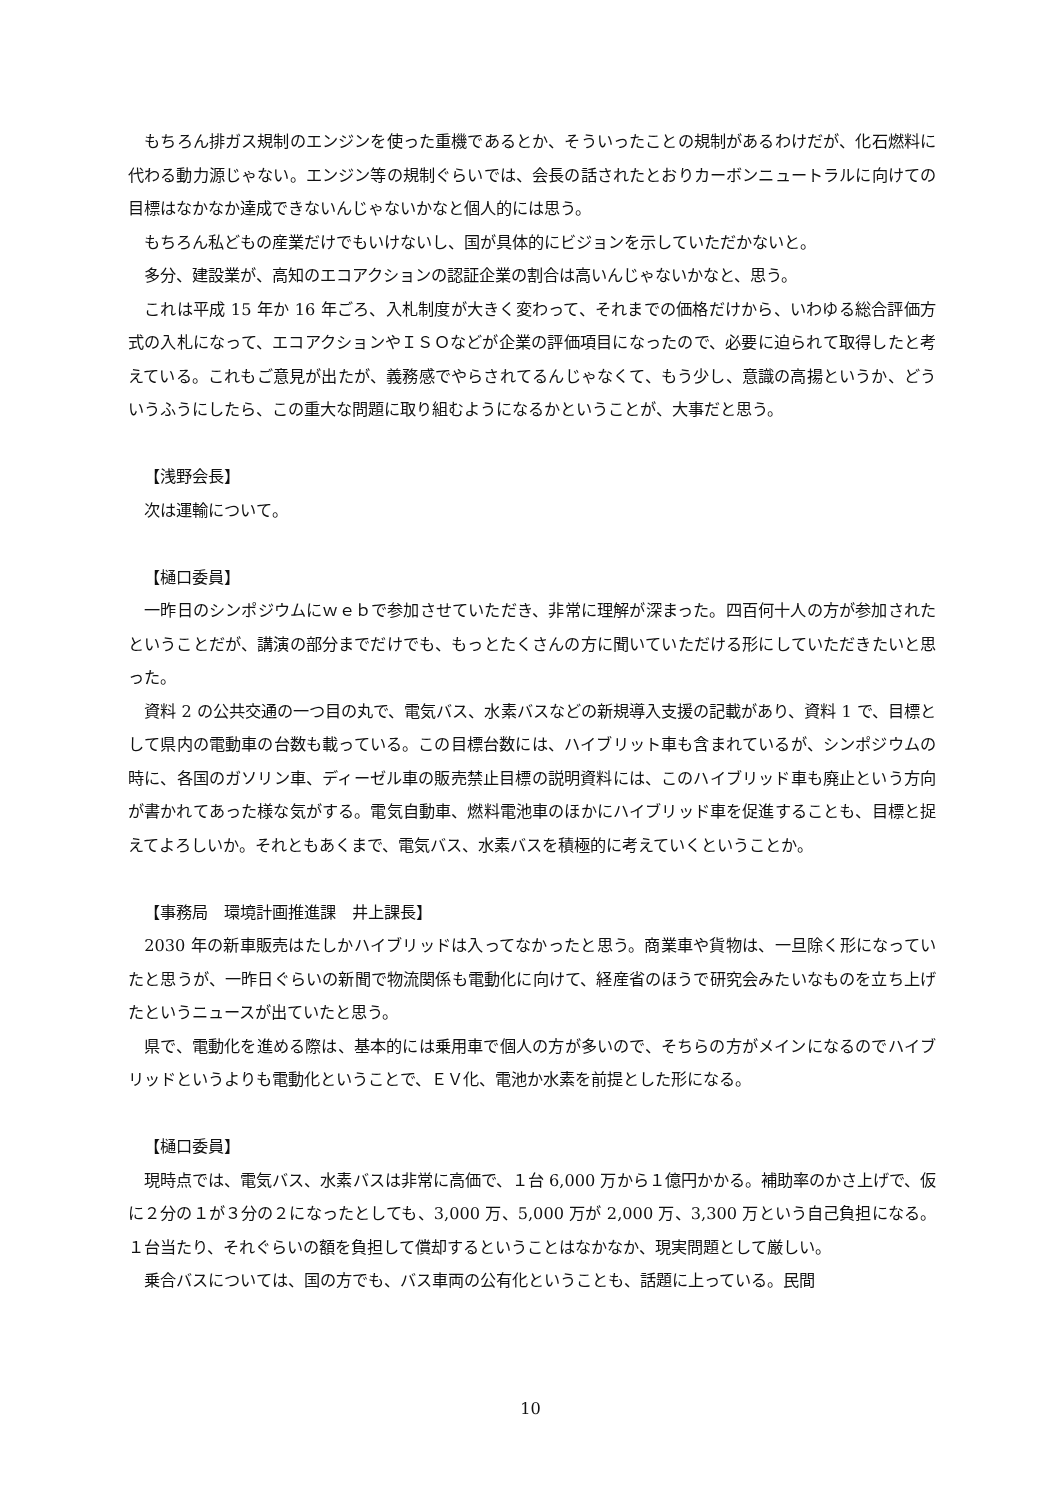もちろん排ガス規制のエンジンを使った重機であるとか、そういったことの規制があるわけだが、化石燃料に代わる動力源じゃない。エンジン等の規制ぐらいでは、会長の話されたとおりカーボンニュートラルに向けての目標はなかなか達成できないんじゃないかなと個人的には思う。
もちろん私どもの産業だけでもいけないし、国が具体的にビジョンを示していただかないと。
多分、建設業が、高知のエコアクションの認証企業の割合は高いんじゃないかなと、思う。
これは平成 15 年か 16 年ごろ、入札制度が大きく変わって、それまでの価格だけから、いわゆる総合評価方式の入札になって、エコアクションやＩＳＯなどが企業の評価項目になったので、必要に迫られて取得したと考えている。これもご意見が出たが、義務感でやらされてるんじゃなくて、もう少し、意識の高揚というか、どういうふうにしたら、この重大な問題に取り組むようになるかということが、大事だと思う。
【浅野会長】
次は運輸について。
【樋口委員】
一昨日のシンポジウムにｗｅｂで参加させていただき、非常に理解が深まった。四百何十人の方が参加されたということだが、講演の部分までだけでも、もっとたくさんの方に聞いていただける形にしていただきたいと思った。
資料 2 の公共交通の一つ目の丸で、電気バス、水素バスなどの新規導入支援の記載があり、資料 1 で、目標として県内の電動車の台数も載っている。この目標台数には、ハイブリット車も含まれているが、シンポジウムの時に、各国のガソリン車、ディーゼル車の販売禁止目標の説明資料には、このハイブリッド車も廃止という方向が書かれてあった様な気がする。電気自動車、燃料電池車のほかにハイブリッド車を促進することも、目標と捉えてよろしいか。それともあくまで、電気バス、水素バスを積極的に考えていくということか。
【事務局　環境計画推進課　井上課長】
2030 年の新車販売はたしかハイブリッドは入ってなかったと思う。商業車や貨物は、一旦除く形になっていたと思うが、一昨日ぐらいの新聞で物流関係も電動化に向けて、経産省のほうで研究会みたいなものを立ち上げたというニュースが出ていたと思う。
県で、電動化を進める際は、基本的には乗用車で個人の方が多いので、そちらの方がメインになるのでハイブリッドというよりも電動化ということで、ＥＶ化、電池か水素を前提とした形になる。
【樋口委員】
現時点では、電気バス、水素バスは非常に高価で、１台 6,000 万から１億円かかる。補助率のかさ上げで、仮に２分の１が３分の２になったとしても、3,000 万、5,000 万が 2,000 万、3,300 万という自己負担になる。１台当たり、それぐらいの額を負担して償却するということはなかなか、現実問題として厳しい。
乗合バスについては、国の方でも、バス車両の公有化ということも、話題に上っている。民間
10